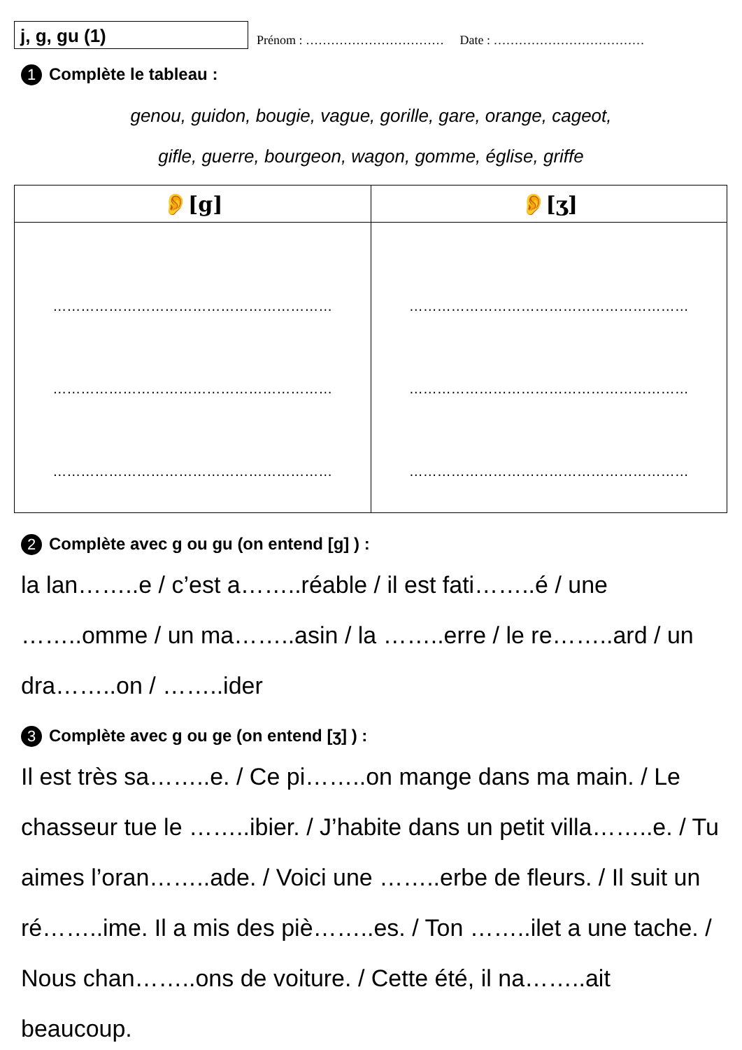j, g, gu (1)
Prénom : …………………………… Date : ………………………………
1 Complète le tableau :
genou, guidon, bougie, vague, gorille, gare, orange, cageot,
gifle, guerre, bourgeon, wagon, gomme, église, griffe
| 👂[g] | 👂[ʒ] |
| --- | --- |
| …………………………………………………… …………………………………………………… …………………………………………………… | …………………………………………………… …………………………………………………… …………………………………………………… |
2 Complète avec g ou gu (on entend [g] ) :
la lan……..e / c’est a……..réable / il est fati……..é / une ……..omme / un ma……..asin / la ……..erre / le re……..ard / un dra……..on / ……..ider
3 Complète avec g ou ge (on entend [ʒ] ) :
Il est très sa……..e. / Ce pi……..on mange dans ma main. / Le chasseur tue le ……..ibier. / J’habite dans un petit villa……..e. / Tu aimes l’oran……..ade. / Voici une ……..erbe de fleurs. / Il suit un ré……..ime. Il a mis des piè……..es. / Ton ……..ilet a une tache. / Nous chan……..ons de voiture. / Cette été, il na……..ait beaucoup.